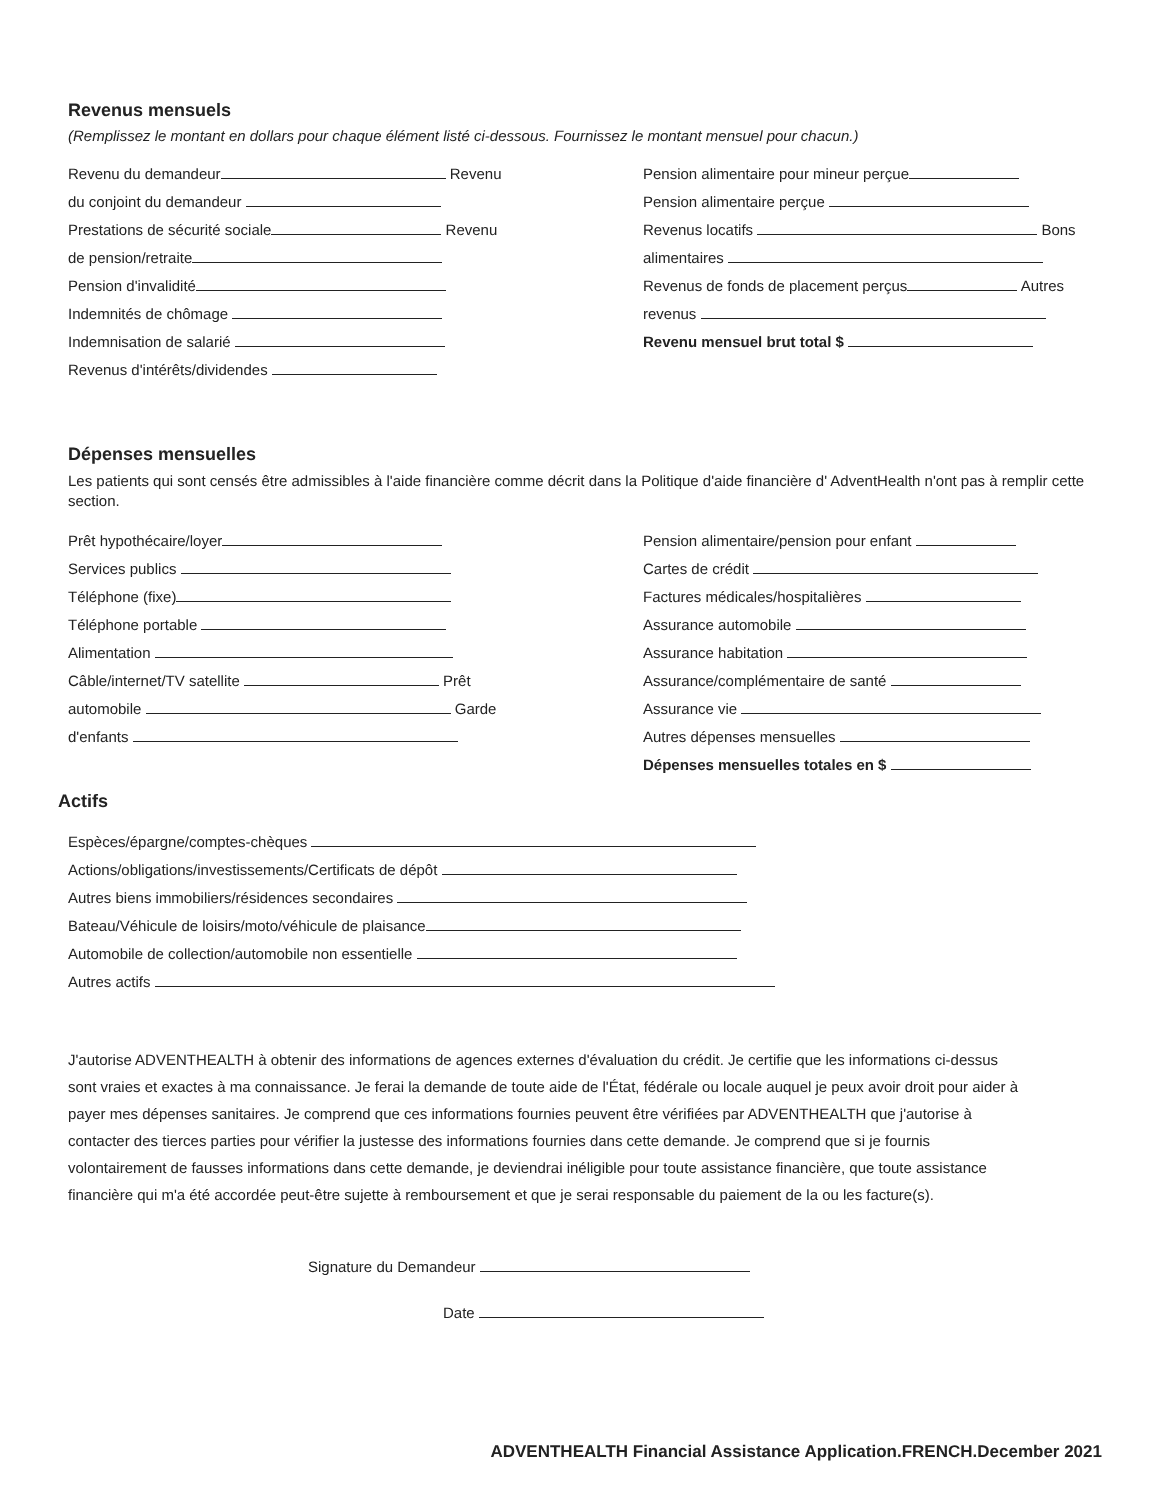Revenus mensuels
(Remplissez le montant en dollars pour chaque élément listé ci-dessous. Fournissez le montant mensuel pour chacun.)
Revenu du demandeur Revenu
du conjoint du demandeur
Prestations de sécurité sociale Revenu
de pension/retraite
Pension d'invalidité
Indemnités de chômage
Indemnisation de salarié
Revenus d'intérêts/dividendes
Pension alimentaire pour mineur perçue
Pension alimentaire perçue
Revenus locatifs Bons
alimentaires
Revenus de fonds de placement perçus Autres
revenus
Revenu mensuel brut total $
Dépenses mensuelles
Les patients qui sont censés être admissibles à l'aide financière comme décrit dans la Politique d'aide financière d' AdventHealth n'ont pas à remplir cette section.
Prêt hypothécaire/loyer
Services publics
Téléphone (fixe)
Téléphone portable
Alimentation
Câble/internet/TV satellite Prêt
automobile Garde
d'enfants
Pension alimentaire/pension pour enfant
Cartes de crédit
Factures médicales/hospitalières
Assurance automobile
Assurance habitation
Assurance/complémentaire de santé
Assurance vie
Autres dépenses mensuelles
Dépenses mensuelles totales en $
Actifs
Espèces/épargne/comptes-chèques
Actions/obligations/investissements/Certificats de dépôt
Autres biens immobiliers/résidences secondaires
Bateau/Véhicule de loisirs/moto/véhicule de plaisance
Automobile de collection/automobile non essentielle
Autres actifs
J'autorise ADVENTHEALTH à obtenir des informations de agences externes d'évaluation du crédit. Je certifie que les informations ci-dessus sont vraies et exactes à ma connaissance. Je ferai la demande de toute aide de l'État, fédérale ou locale auquel je peux avoir droit pour aider à payer mes dépenses sanitaires. Je comprend que ces informations fournies peuvent être vérifiées par ADVENTHEALTH que j'autorise à contacter des tierces parties pour vérifier la justesse des informations fournies dans cette demande. Je comprend que si je fournis volontairement de fausses informations dans cette demande, je deviendrai inéligible pour toute assistance financière, que toute assistance financière qui m'a été accordée peut-être sujette à remboursement et que je serai responsable du paiement de la ou les facture(s).
Signature du Demandeur
Date
ADVENTHEALTH Financial Assistance Application.FRENCH.December 2021